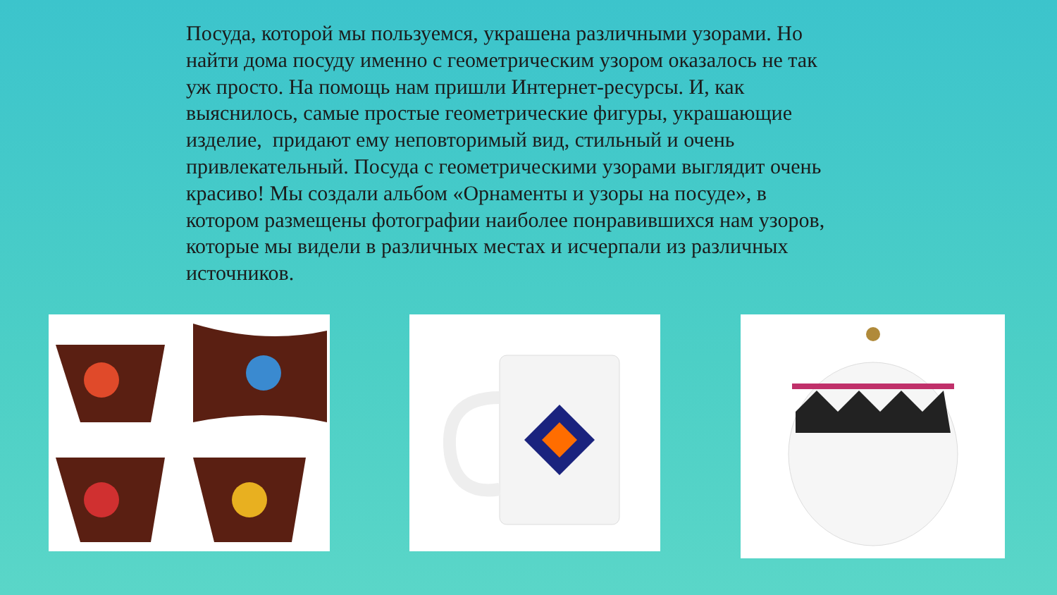Посуда, которой мы пользуемся, украшена различными узорами. Но найти дома посуду именно с геометрическим узором оказалось не так уж просто. На помощь нам пришли Интернет-ресурсы. И, как выяснилось, самые простые геометрические фигуры, украшающие изделие, придают ему неповторимый вид, стильный и очень привлекательный. Посуда с геометрическими узорами выглядит очень красиво! Мы создали альбом «Орнаменты и узоры на посуде», в котором размещены фотографии наиболее понравившихся нам узоров, которые мы видели в различных местах и исчерпали из различных источников.